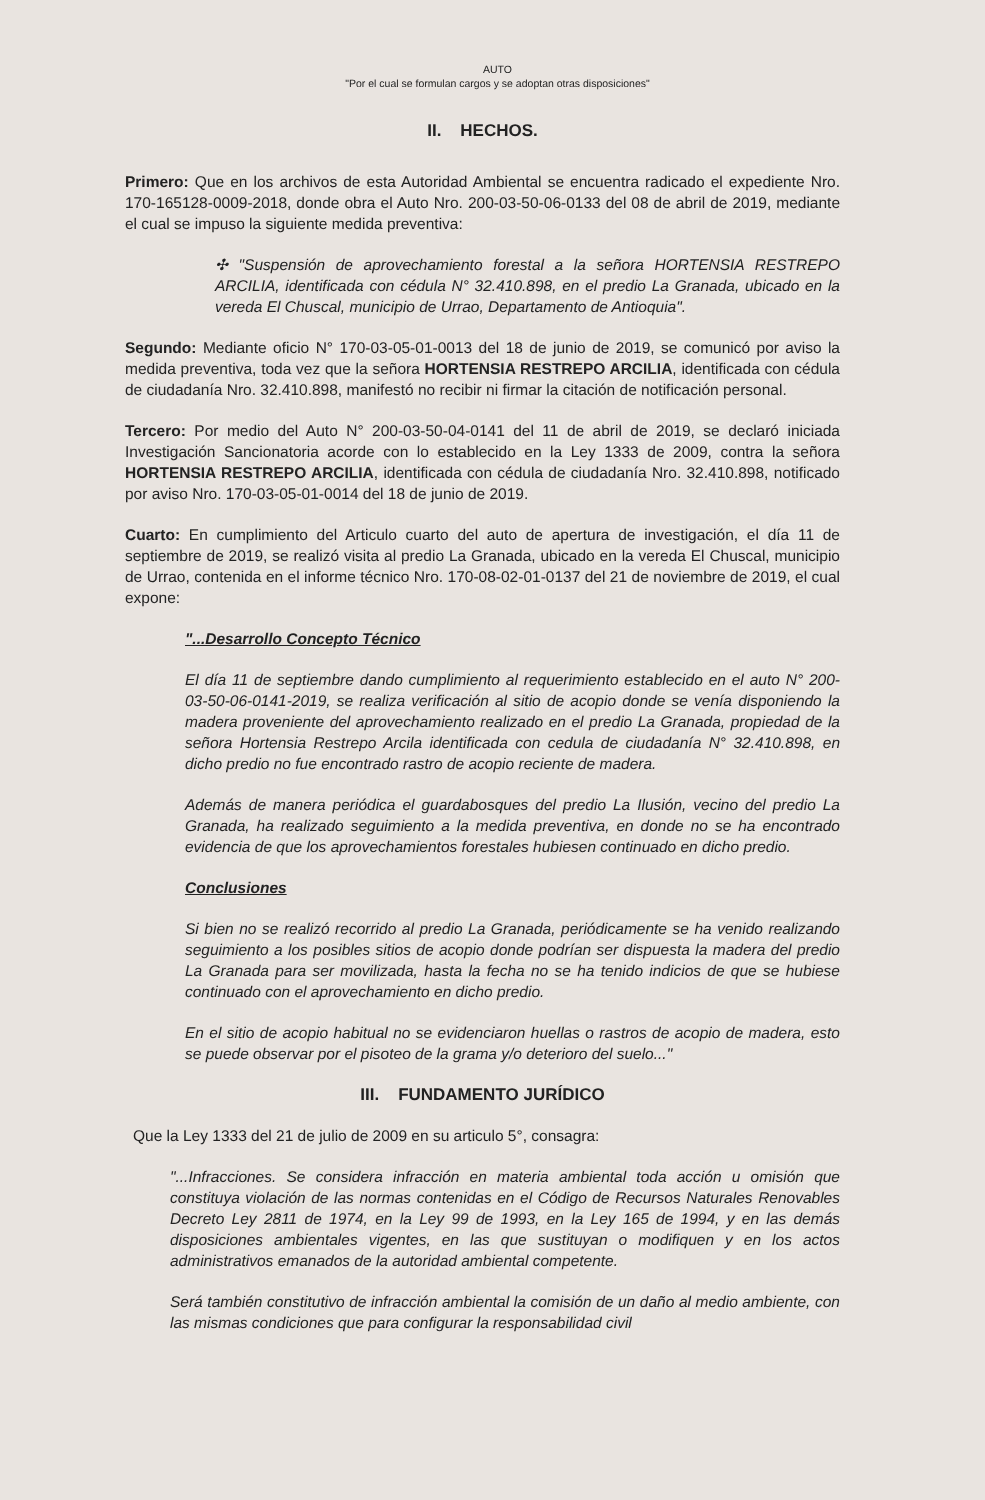AUTO
"Por el cual se formulan cargos y se adoptan otras disposiciones"
II. HECHOS.
Primero: Que en los archivos de esta Autoridad Ambiental se encuentra radicado el expediente Nro. 170-165128-0009-2018, donde obra el Auto Nro. 200-03-50-06-0133 del 08 de abril de 2019, mediante el cual se impuso la siguiente medida preventiva:
✣ "Suspensión de aprovechamiento forestal a la señora HORTENSIA RESTREPO ARCILIA, identificada con cédula N° 32.410.898, en el predio La Granada, ubicado en la vereda El Chuscal, municipio de Urrao, Departamento de Antioquia".
Segundo: Mediante oficio N° 170-03-05-01-0013 del 18 de junio de 2019, se comunicó por aviso la medida preventiva, toda vez que la señora HORTENSIA RESTREPO ARCILIA, identificada con cédula de ciudadanía Nro. 32.410.898, manifestó no recibir ni firmar la citación de notificación personal.
Tercero: Por medio del Auto N° 200-03-50-04-0141 del 11 de abril de 2019, se declaró iniciada Investigación Sancionatoria acorde con lo establecido en la Ley 1333 de 2009, contra la señora HORTENSIA RESTREPO ARCILIA, identificada con cédula de ciudadanía Nro. 32.410.898, notificado por aviso Nro. 170-03-05-01-0014 del 18 de junio de 2019.
Cuarto: En cumplimiento del Articulo cuarto del auto de apertura de investigación, el día 11 de septiembre de 2019, se realizó visita al predio La Granada, ubicado en la vereda El Chuscal, municipio de Urrao, contenida en el informe técnico Nro. 170-08-02-01-0137 del 21 de noviembre de 2019, el cual expone:
"...Desarrollo Concepto Técnico
El día 11 de septiembre dando cumplimiento al requerimiento establecido en el auto N° 200-03-50-06-0141-2019, se realiza verificación al sitio de acopio donde se venía disponiendo la madera proveniente del aprovechamiento realizado en el predio La Granada, propiedad de la señora Hortensia Restrepo Arcila identificada con cedula de ciudadanía N° 32.410.898, en dicho predio no fue encontrado rastro de acopio reciente de madera.
Además de manera periódica el guardabosques del predio La Ilusión, vecino del predio La Granada, ha realizado seguimiento a la medida preventiva, en donde no se ha encontrado evidencia de que los aprovechamientos forestales hubiesen continuado en dicho predio.
Conclusiones
Si bien no se realizó recorrido al predio La Granada, periódicamente se ha venido realizando seguimiento a los posibles sitios de acopio donde podrían ser dispuesta la madera del predio La Granada para ser movilizada, hasta la fecha no se ha tenido indicios de que se hubiese continuado con el aprovechamiento en dicho predio.
En el sitio de acopio habitual no se evidenciaron huellas o rastros de acopio de madera, esto se puede observar por el pisoteo de la grama y/o deterioro del suelo..."
III. FUNDAMENTO JURÍDICO
Que la Ley 1333 del 21 de julio de 2009 en su articulo 5°, consagra:
"...Infracciones. Se considera infracción en materia ambiental toda acción u omisión que constituya violación de las normas contenidas en el Código de Recursos Naturales Renovables Decreto Ley 2811 de 1974, en la Ley 99 de 1993, en la Ley 165 de 1994, y en las demás disposiciones ambientales vigentes, en las que sustituyan o modifiquen y en los actos administrativos emanados de la autoridad ambiental competente.
Será también constitutivo de infracción ambiental la comisión de un daño al medio ambiente, con las mismas condiciones que para configurar la responsabilidad civil